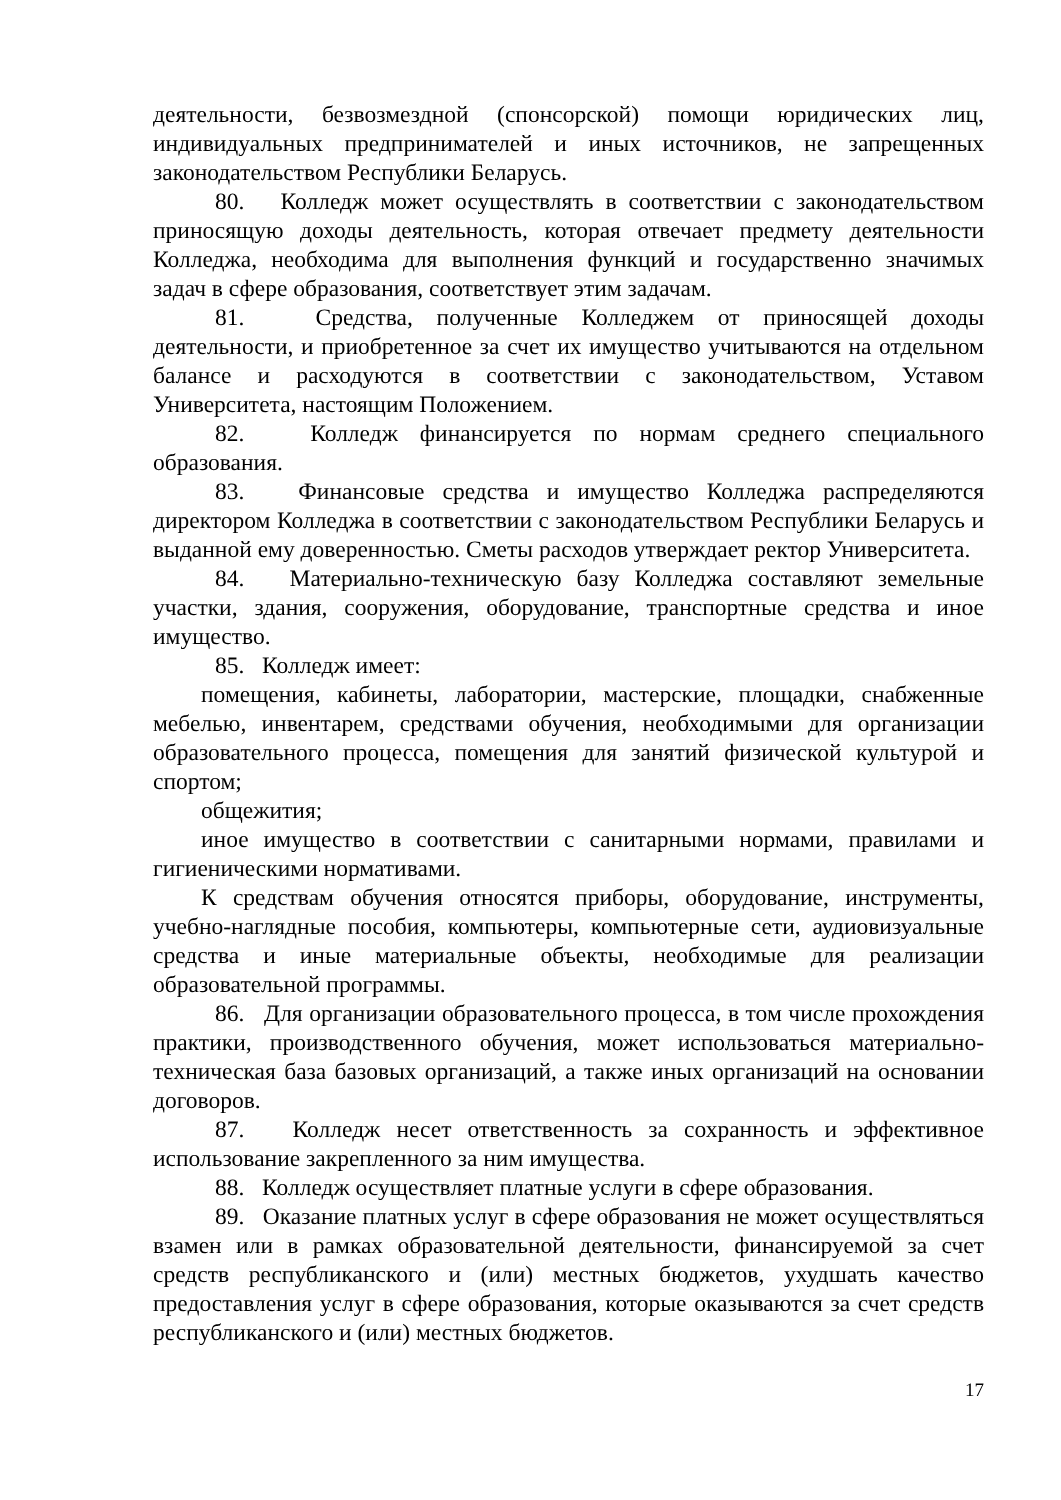деятельности, безвозмездной (спонсорской) помощи юридических лиц, индивидуальных предпринимателей и иных источников, не запрещенных законодательством Республики Беларусь.
80. Колледж может осуществлять в соответствии с законодательством приносящую доходы деятельность, которая отвечает предмету деятельности Колледжа, необходима для выполнения функций и государственно значимых задач в сфере образования, соответствует этим задачам.
81. Средства, полученные Колледжем от приносящей доходы деятельности, и приобретенное за счет их имущество учитываются на отдельном балансе и расходуются в соответствии с законодательством, Уставом Университета, настоящим Положением.
82. Колледж финансируется по нормам среднего специального образования.
83. Финансовые средства и имущество Колледжа распределяются директором Колледжа в соответствии с законодательством Республики Беларусь и выданной ему доверенностью. Сметы расходов утверждает ректор Университета.
84. Материально-техническую базу Колледжа составляют земельные участки, здания, сооружения, оборудование, транспортные средства и иное имущество.
85. Колледж имеет:
помещения, кабинеты, лаборатории, мастерские, площадки, снабженные мебелью, инвентарем, средствами обучения, необходимыми для организации образовательного процесса, помещения для занятий физической культурой и спортом;
общежития;
иное имущество в соответствии с санитарными нормами, правилами и гигиеническими нормативами.
К средствам обучения относятся приборы, оборудование, инструменты, учебно-наглядные пособия, компьютеры, компьютерные сети, аудиовизуальные средства и иные материальные объекты, необходимые для реализации образовательной программы.
86. Для организации образовательного процесса, в том числе прохождения практики, производственного обучения, может использоваться материально-техническая база базовых организаций, а также иных организаций на основании договоров.
87. Колледж несет ответственность за сохранность и эффективное использование закрепленного за ним имущества.
88. Колледж осуществляет платные услуги в сфере образования.
89. Оказание платных услуг в сфере образования не может осуществляться взамен или в рамках образовательной деятельности, финансируемой за счет средств республиканского и (или) местных бюджетов, ухудшать качество предоставления услуг в сфере образования, которые оказываются за счет средств республиканского и (или) местных бюджетов.
17